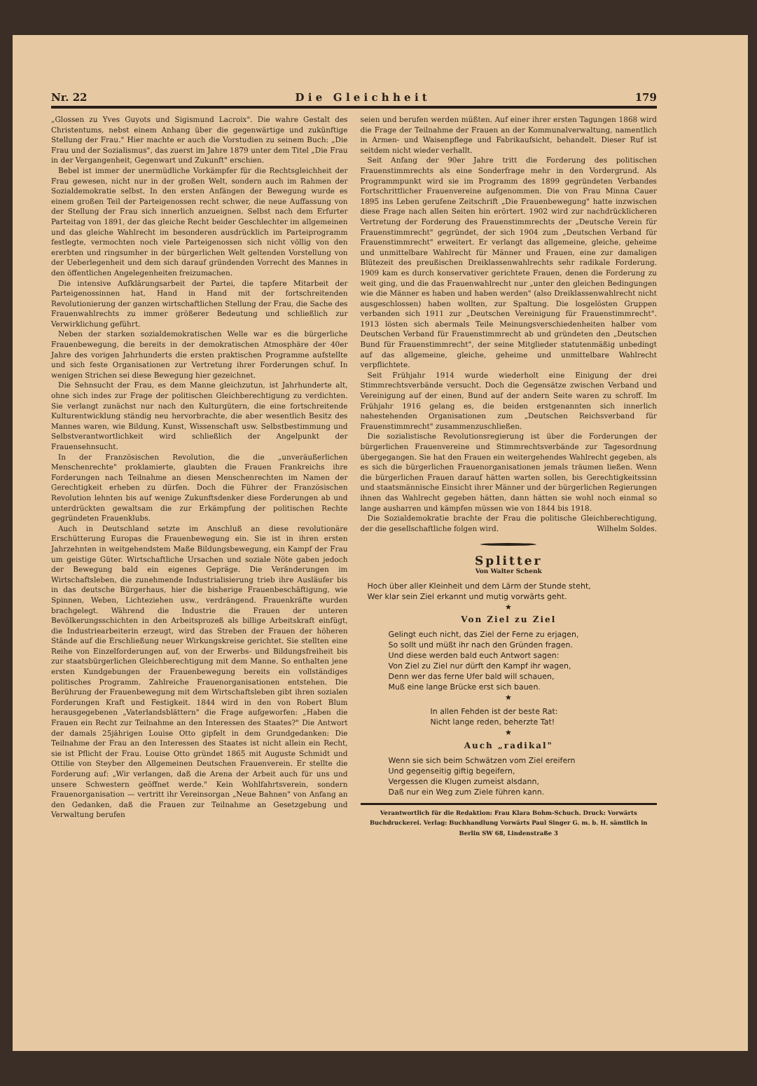Nr. 22 D i e G l e i c h h e i t 179
„Glossen zu Yves Guyots und Sigismund Lacroix". Die wahre Gestalt des Christentums, nebst einem Anhang über die gegenwärtige und zukünftige Stellung der Frau." Hier machte er auch die Vorstudien zu seinem Buch: „Die Frau und der Sozialismus", das zuerst im Jahre 1879 unter dem Titel „Die Frau in der Vergangenheit, Gegenwart und Zukunft" erschien.
Bebel ist immer der unermüdliche Vorkämpfer für die Rechtsgleichheit der Frau gewesen, nicht nur in der großen Welt, sondern auch im Rahmen der Sozialdemokratie selbst. In den ersten Anfängen der Bewegung wurde es einem großen Teil der Parteigenossen recht schwer, die neue Auffassung von der Stellung der Frau sich innerlich anzueignen. Selbst nach dem Erfurter Parteitag von 1891, der das gleiche Recht beider Geschlechter im allgemeinen und das gleiche Wahlrecht im besonderen ausdrücklich im Parteiprogramm festlegte, vermochten noch viele Parteigenossen sich nicht völlig von den ererbten und ringsumher in der bürgerlichen Welt geltenden Vorstellung von der Ueberlegenheit und dem sich darauf gründenden Vorrecht des Mannes in den öffentlichen Angelegenheiten freizumachen.
Die intensive Aufklärungsarbeit der Partei, die tapfere Mitarbeit der Parteigenossinnen hat, Hand in Hand mit der fortschreitenden Revolutionierung der ganzen wirtschaftlichen Stellung der Frau, die Sache des Frauenwahlrechts zu immer größerer Bedeutung und schließlich zur Verwirklichung geführt.
Neben der starken sozialdemokratischen Welle war es die bürgerliche Frauenbewegung, die bereits in der demokratischen Atmosphäre der 40er Jahre des vorigen Jahrhunderts die ersten praktischen Programme aufstellte und sich feste Organisationen zur Vertretung ihrer Forderungen schuf. In wenigen Strichen sei diese Bewegung hier gezeichnet.
Die Sehnsucht der Frau, es dem Manne gleichzutun, ist Jahrhunderte alt, ohne sich indes zur Frage der politischen Gleichberechtigung zu verdichten. Sie verlangt zunächst nur nach den Kulturgütern, die eine fortschreitende Kulturentwicklung ständig neu hervorbrachte, die aber wesentlich Besitz des Mannes waren, wie Bildung, Kunst, Wissenschaft usw. Selbstbestimmung und Selbstverantwortlichkeit wird schließlich der Angelpunkt der Frauensehnsucht.
In der Französischen Revolution, die die „unveräußerlichen Menschenrechte" proklamierte, glaubten die Frauen Frankreichs ihre Forderungen nach Teilnahme an diesen Menschenrechten im Namen der Gerechtigkeit erheben zu dürfen. Doch die Führer der Französischen Revolution lehnten bis auf wenige Zukunftsdenker diese Forderungen ab und unterdrückten gewaltsam die zur Erkämpfung der politischen Rechte gegründeten Frauenklubs.
Auch in Deutschland setzte im Anschluß an diese revolutionäre Erschütterung Europas die Frauenbewegung ein. Sie ist in ihren ersten Jahrzehnten in weitgehendstem Maße Bildungsbewegung, ein Kampf der Frau um geistige Güter. Wirtschaftliche Ursachen und soziale Nöte gaben jedoch der Bewegung bald ein eigenes Gepräge. Die Veränderungen im Wirtschaftsleben, die zunehmende Industrialisierung trieb ihre Ausläufer bis in das deutsche Bürgerhaus, hier die bisherige Frauenbeschäftigung, wie Spinnen, Weben, Lichteziehen usw., verdrängend. Frauenkräfte wurden brachgelegt. Während die Industrie die Frauen der unteren Bevölkerungsschichten in den Arbeitsprozeß als billige Arbeitskraft einfügt, die Industriearbeiterin erzeugt, wird das Streben der Frauen der höheren Stände auf die Erschließung neuer Wirkungskreise gerichtet. Sie stellten eine Reihe von Einzelforderungen auf, von der Erwerbs- und Bildungsfreiheit bis zur staatsbürgerlichen Gleichberechtigung mit dem Manne. So enthalten jene ersten Kundgebungen der Frauenbewegung bereits ein vollständiges politisches Programm. Zahlreiche Frauenorganisationen entstehen. Die Berührung der Frauenbewegung mit dem Wirtschaftsleben gibt ihren sozialen Forderungen Kraft und Festigkeit. 1844 wird in den von Robert Blum herausgegebenen „Vaterlandsblättern" die Frage aufgeworfen: „Haben die Frauen ein Recht zur Teilnahme an den Interessen des Staates?" Die Antwort der damals 25jährigen Louise Otto gipfelt in dem Grundgedanken: Die Teilnahme der Frau an den Interessen des Staates ist nicht allein ein Recht, sie ist Pflicht der Frau. Louise Otto gründet 1865 mit Auguste Schmidt und Ottilie von Steyber den Allgemeinen Deutschen Frauenverein. Er stellte die Forderung auf: „Wir verlangen, daß die Arena der Arbeit auch für uns und unsere Schwestern geöffnet werde." Kein Wohlfahrtsverein, sondern Frauenorganisation — vertritt ihr Vereinsorgan „Neue Bahnen" von Anfang an den Gedanken, daß die Frauen zur Teilnahme an Gesetzgebung und Verwaltung berufen
seien und berufen werden müßten. Auf einer ihrer ersten Tagungen 1868 wird die Frage der Teilnahme der Frauen an der Kommunalverwaltung, namentlich in Armen- und Waisenpflege und Fabrikaufsicht, behandelt. Dieser Ruf ist seitdem nicht wieder verhallt.
Seit Anfang der 90er Jahre tritt die Forderung des politischen Frauenstimmrechts als eine Sonderfrage mehr in den Vordergrund. Als Programmpunkt wird sie im Programm des 1899 gegründeten Verbandes Fortschrittlicher Frauenvereine aufgenommen. Die von Frau Minna Cauer 1895 ins Leben gerufene Zeitschrift „Die Frauenbewegung" hatte inzwischen diese Frage nach allen Seiten hin erörtert. 1902 wird zur nachdrücklicheren Vertretung der Forderung des Frauenstimmrechts der „Deutsche Verein für Frauenstimmrecht" gegründet, der sich 1904 zum „Deutschen Verband für Frauenstimmrecht" erweitert. Er verlangt das allgemeine, gleiche, geheime und unmittelbare Wahlrecht für Männer und Frauen, eine zur damaligen Blütezeit des preußischen Dreiklassenwahlrechts sehr radikale Forderung. 1909 kam es durch konservativer gerichtete Frauen, denen die Forderung zu weit ging, und die das Frauenwahlrecht nur „unter den gleichen Bedingungen wie die Männer es haben und haben werden" (also Dreiklassenwahlrecht nicht ausgeschlossen) haben wollten, zur Spaltung. Die losgelösten Gruppen verbanden sich 1911 zur „Deutschen Vereinigung für Frauenstimmrecht". 1913 lösten sich abermals Teile Meinungsverschiedenheiten halber vom Deutschen Verband für Frauenstimmrecht ab und gründeten den „Deutschen Bund für Frauenstimmrecht", der seine Mitglieder statutenmäßig unbedingt auf das allgemeine, gleiche, geheime und unmittelbare Wahlrecht verpflichtete.
Seit Frühjahr 1914 wurde wiederholt eine Einigung der drei Stimmrechtsverbände versucht. Doch die Gegensätze zwischen Verband und Vereinigung auf der einen, Bund auf der andern Seite waren zu schroff. Im Frühjahr 1916 gelang es, die beiden erstgenannten sich innerlich nahestehenden Organisationen zum „Deutschen Reichsverband für Frauenstimmrecht" zusammenzuschließen.
Die sozialistische Revolutionsregierung ist über die Forderungen der bürgerlichen Frauenvereine und Stimmrechtsverbände zur Tagesordnung übergegangen. Sie hat den Frauen ein weitergehendes Wahlrecht gegeben, als es sich die bürgerlichen Frauenorganisationen jemals träumen ließen. Wenn die bürgerlichen Frauen darauf hätten warten sollen, bis Gerechtigkeitssinn und staatsmännische Einsicht ihrer Männer und der bürgerlichen Regierungen ihnen das Wahlrecht gegeben hätten, dann hätten sie wohl noch einmal so lange ausharren und kämpfen müssen wie von 1844 bis 1918.
Die Sozialdemokratie brachte der Frau die politische Gleichberechtigung, der die gesellschaftliche folgen wird. Wilhelm Soldes.
Splitter
Von Walter Schenk
Hoch über aller Kleinheit und dem Lärm der Stunde steht,
Wer klar sein Ziel erkannt und mutig vorwärts geht.
★
Von Ziel zu Ziel
Gelingt euch nicht, das Ziel der Ferne zu erjagen,
So sollt und müßt ihr nach den Gründen fragen.
Und diese werden bald euch Antwort sagen:
Von Ziel zu Ziel nur dürft den Kampf ihr wagen,
Denn wer das ferne Ufer bald will schauen,
Muß eine lange Brücke erst sich bauen.
★
In allen Fehden ist der beste Rat:
Nicht lange reden, beherzte Tat!
★
Auch „radikal"
Wenn sie sich beim Schwätzen vom Ziel ereifern
Und gegenseitig giftig begeifern,
Vergessen die Klugen zumeist alsdann,
Daß nur ein Weg zum Ziele führen kann.
Verantwortlich für die Redaktion: Frau Klara Bohm-Schuch. Druck: Vorwärts Buchdruckerei. Verlag: Buchhandlung Vorwärts Paul Singer G. m. b. H. sämtlich in Berlin SW 68, Lindenstraße 3